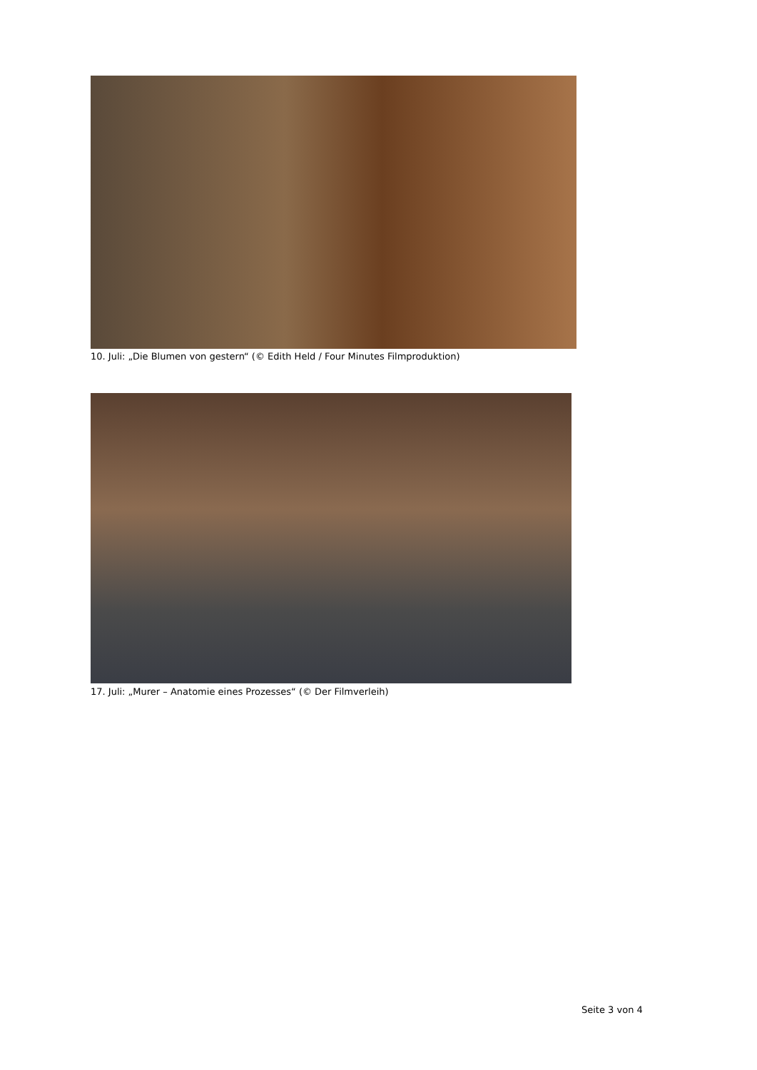10. Juli: „Die Blumen von gestern“ (© Edith Held / Four Minutes Filmproduktion)
17. Juli: „Murer – Anatomie eines Prozesses“ (© Der Filmverleih)
Seite 3 von 4